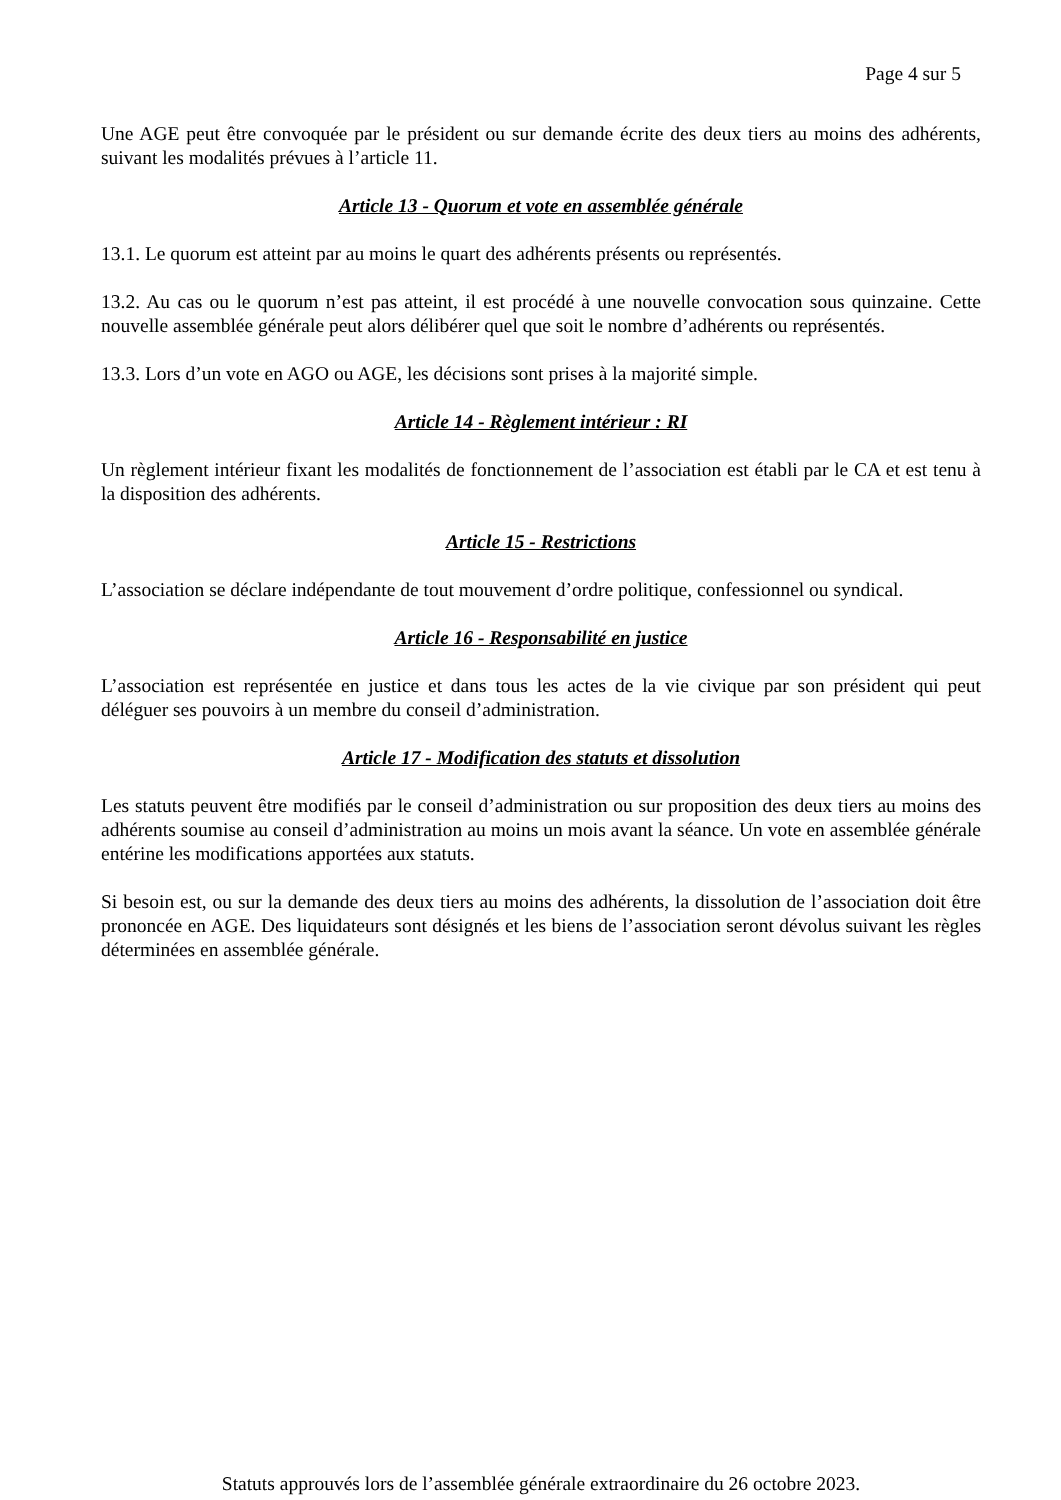Page 4 sur 5
Une AGE peut être convoquée par le président ou sur demande écrite des deux tiers au moins des adhérents, suivant les modalités prévues à l’article 11.
Article 13 - Quorum et vote en assemblée générale
13.1. Le quorum est atteint par au moins le quart des adhérents présents ou représentés.
13.2. Au cas ou le quorum n’est pas atteint, il est procédé à une nouvelle convocation sous quinzaine. Cette nouvelle assemblée générale peut alors délibérer quel que soit le nombre d’adhérents ou représentés.
13.3. Lors d’un vote en AGO ou AGE, les décisions sont prises à la majorité simple.
Article 14 - Règlement intérieur : RI
Un règlement intérieur fixant les modalités de fonctionnement de l’association est établi par le CA et est tenu à la disposition des adhérents.
Article 15 - Restrictions
L’association se déclare indépendante de tout mouvement d’ordre politique, confessionnel ou syndical.
Article 16 - Responsabilité en justice
L’association est représentée en justice et dans tous les actes de la vie civique par son président qui peut déléguer ses pouvoirs à un membre du conseil d’administration.
Article 17 - Modification des statuts et dissolution
Les statuts peuvent être modifiés par le conseil d’administration ou sur proposition des deux tiers au moins des adhérents soumise au conseil d’administration au moins un mois avant la séance. Un vote en assemblée générale entérine les modifications apportées aux statuts.
Si besoin est, ou sur la demande des deux tiers au moins des adhérents, la dissolution de l’association doit être prononcée en AGE. Des liquidateurs sont désignés et les biens de l’association seront dévolus suivant les règles déterminées en assemblée générale.
Statuts approuvés lors de l’assemblée générale extraordinaire du 26 octobre 2023.